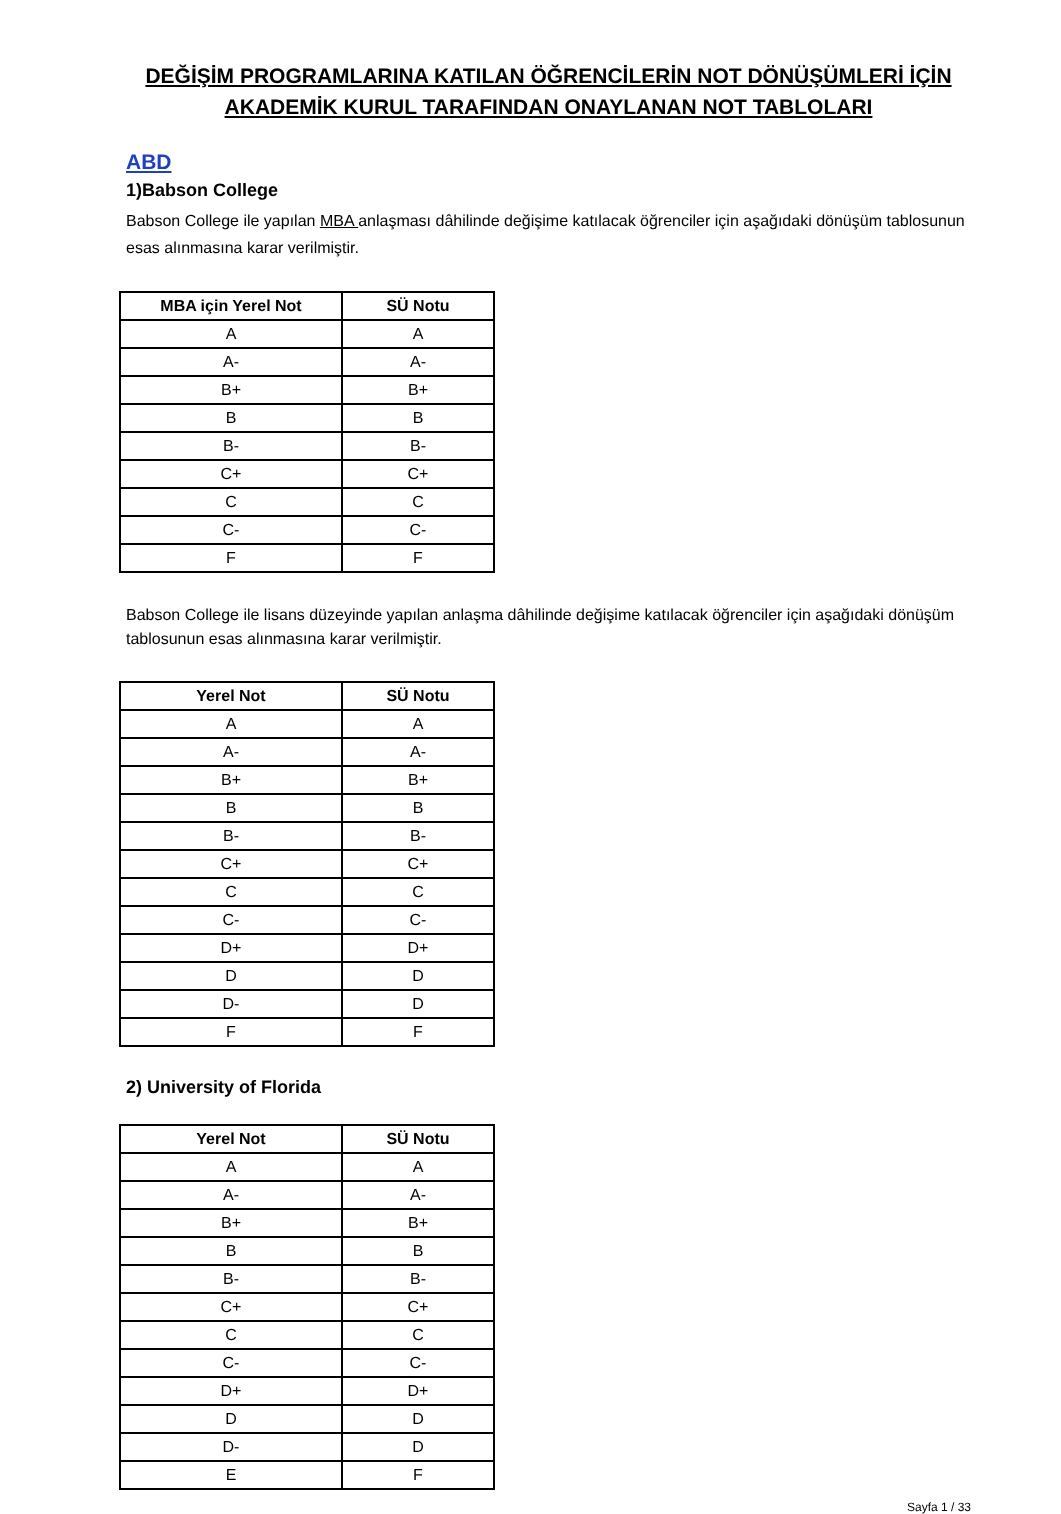DEĞİŞİM PROGRAMLARINA KATILAN ÖĞRENCİLERİN NOT DÖNÜŞÜMLERİ İÇİN AKADEMİK KURUL TARAFINDAN ONAYLANAN NOT TABLOLARI
ABD
1)Babson College
Babson College ile yapılan MBA anlaşması dâhilinde değişime katılacak öğrenciler için aşağıdaki dönüşüm tablosunun esas alınmasına karar verilmiştir.
| MBA için Yerel Not | SÜ Notu |
| --- | --- |
| A | A |
| A- | A- |
| B+ | B+ |
| B | B |
| B- | B- |
| C+ | C+ |
| C | C |
| C- | C- |
| F | F |
Babson College ile lisans düzeyinde yapılan anlaşma dâhilinde değişime katılacak öğrenciler için aşağıdaki dönüşüm tablosunun esas alınmasına karar verilmiştir.
| Yerel Not | SÜ Notu |
| --- | --- |
| A | A |
| A- | A- |
| B+ | B+ |
| B | B |
| B- | B- |
| C+ | C+ |
| C | C |
| C- | C- |
| D+ | D+ |
| D | D |
| D- | D |
| F | F |
2) University of Florida
| Yerel Not | SÜ Notu |
| --- | --- |
| A | A |
| A- | A- |
| B+ | B+ |
| B | B |
| B- | B- |
| C+ | C+ |
| C | C |
| C- | C- |
| D+ | D+ |
| D | D |
| D- | D |
| E | F |
Sayfa 1 / 33